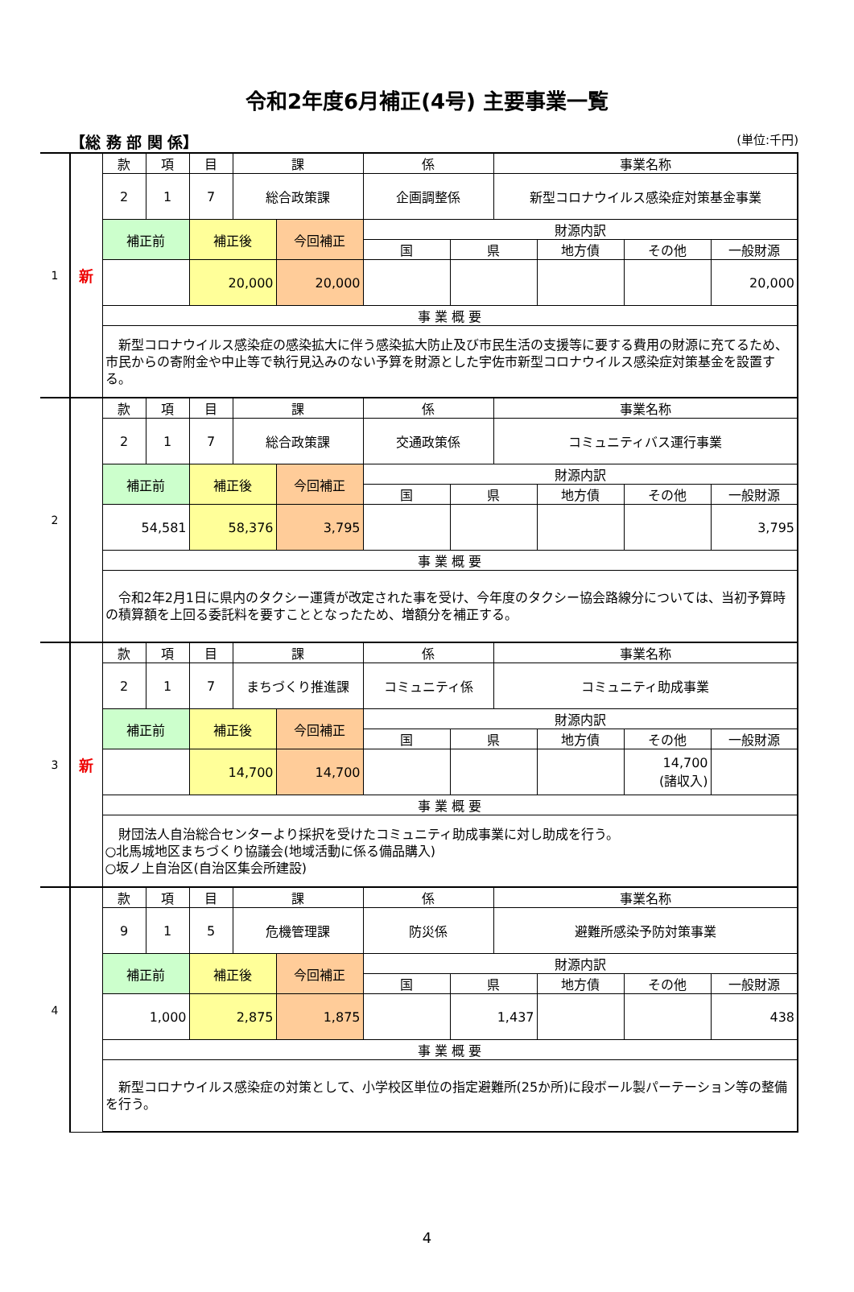令和2年度6月補正(4号) 主要事業一覧
【総 務 部 関 係】 (単位:千円)
| 1 | 新 | 款 | 項 | 目 | 課 | | 係 | | 事業名称 | | | |
| | | 2 | 1 | 7 | 総合政策課 | | 企画調整係 | | 新型コロナウイルス感染症対策基金事業 | | | |
| | | 補正前 | | 補正後 | | 今回補正 | 財源内訳 | | | | | |
| | | | | | | | 国 | 県 | | 地方債 | その他 | 一般財源 |
| | | | | 20,000 | | 20,000 | | | | | | 20,000 |
| | | 事 業 概 要 | | | | | | | | | | |
| | | 新型コロナウイルス感染症の感染拡大に伴う感染拡大防止及び市民生活の支援等に要する費用の財源に充てるため、市民からの寄附金や中止等で執行見込みのない予算を財源とした宇佐市新型コロナウイルス感染症対策基金を設置する。 | | | | | | | | | | |
| 2 | | 款 | 項 | 目 | 課 | | 係 | | 事業名称 | | | |
| | | 2 | 1 | 7 | 総合政策課 | | 交通政策係 | | コミュニティバス運行事業 | | | |
| | | 補正前 | | 補正後 | | 今回補正 | 財源内訳 | | | | | |
| | | | | | | | 国 | 県 | | 地方債 | その他 | 一般財源 |
| | | 54,581 | | 58,376 | | 3,795 | | | | | | 3,795 |
| | | 事 業 概 要 | | | | | | | | | | |
| | | 令和2年2月1日に県内のタクシー運賃が改定された事を受け、今年度のタクシー協会路線分については、当初予算時の積算額を上回る委託料を要すこととなったため、増額分を補正する。 | | | | | | | | | | |
| 3 | 新 | 款 | 項 | 目 | 課 | | 係 | | 事業名称 | | | |
| | | 2 | 1 | 7 | まちづくり推進課 | | コミュニティ係 | | コミュニティ助成事業 | | | |
| | | 補正前 | | 補正後 | | 今回補正 | 財源内訳 | | | | | |
| | | | | | | | 国 | 県 | | 地方債 | その他 | 一般財源 |
| | | | | 14,700 | | 14,700 | | | | | 14,700 (諸収入) | |
| | | 事 業 概 要 | | | | | | | | | | |
| | | 財団法人自治総合センターより採択を受けたコミュニティ助成事業に対し助成を行う。 ○北馬城地区まちづくり協議会(地域活動に係る備品購入) ○坂ノ上自治区(自治区集会所建設) | | | | | | | | | | |
| 4 | | 款 | 項 | 目 | 課 | | 係 | | 事業名称 | | | |
| | | 9 | 1 | 5 | 危機管理課 | | 防災係 | | 避難所感染予防対策事業 | | | |
| | | 補正前 | | 補正後 | | 今回補正 | 財源内訳 | | | | | |
| | | | | | | | 国 | 県 | | 地方債 | その他 | 一般財源 |
| | | 1,000 | | 2,875 | | 1,875 | | 1,437 | | | | 438 |
| | | 事 業 概 要 | | | | | | | | | | |
| | | 新型コロナウイルス感染症の対策として、小学校区単位の指定避難所(25か所)に段ボール製パーテーション等の整備を行う。 | | | | | | | | | | |
4